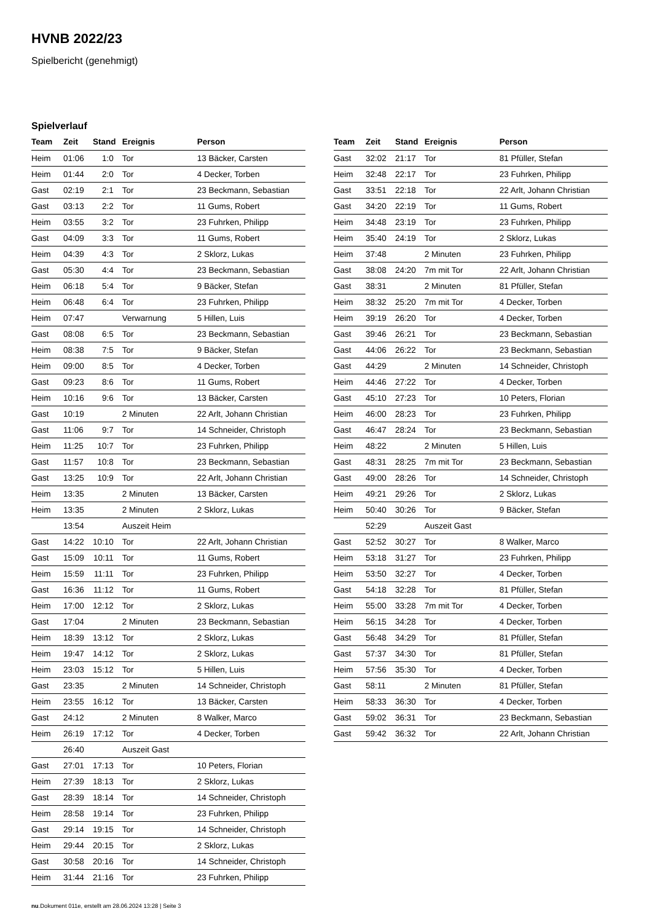HVNB 2022/23
Spielbericht (genehmigt)
Spielverlauf
| Team | Zeit | Stand | Ereignis | Person |
| --- | --- | --- | --- | --- |
| Heim | 01:06 | 1:0 | Tor | 13 Bäcker, Carsten |
| Heim | 01:44 | 2:0 | Tor | 4 Decker, Torben |
| Gast | 02:19 | 2:1 | Tor | 23 Beckmann, Sebastian |
| Gast | 03:13 | 2:2 | Tor | 11 Gums, Robert |
| Heim | 03:55 | 3:2 | Tor | 23 Fuhrken, Philipp |
| Gast | 04:09 | 3:3 | Tor | 11 Gums, Robert |
| Heim | 04:39 | 4:3 | Tor | 2 Sklorz, Lukas |
| Gast | 05:30 | 4:4 | Tor | 23 Beckmann, Sebastian |
| Heim | 06:18 | 5:4 | Tor | 9 Bäcker, Stefan |
| Heim | 06:48 | 6:4 | Tor | 23 Fuhrken, Philipp |
| Heim | 07:47 | | Verwarnung | 5 Hillen, Luis |
| Gast | 08:08 | 6:5 | Tor | 23 Beckmann, Sebastian |
| Heim | 08:38 | 7:5 | Tor | 9 Bäcker, Stefan |
| Heim | 09:00 | 8:5 | Tor | 4 Decker, Torben |
| Gast | 09:23 | 8:6 | Tor | 11 Gums, Robert |
| Heim | 10:16 | 9:6 | Tor | 13 Bäcker, Carsten |
| Gast | 10:19 | | 2 Minuten | 22 Arlt, Johann Christian |
| Gast | 11:06 | 9:7 | Tor | 14 Schneider, Christoph |
| Heim | 11:25 | 10:7 | Tor | 23 Fuhrken, Philipp |
| Gast | 11:57 | 10:8 | Tor | 23 Beckmann, Sebastian |
| Gast | 13:25 | 10:9 | Tor | 22 Arlt, Johann Christian |
| Heim | 13:35 | | 2 Minuten | 13 Bäcker, Carsten |
| Heim | 13:35 | | 2 Minuten | 2 Sklorz, Lukas |
| | 13:54 | | Auszeit Heim | |
| Gast | 14:22 | 10:10 | Tor | 22 Arlt, Johann Christian |
| Gast | 15:09 | 10:11 | Tor | 11 Gums, Robert |
| Heim | 15:59 | 11:11 | Tor | 23 Fuhrken, Philipp |
| Gast | 16:36 | 11:12 | Tor | 11 Gums, Robert |
| Heim | 17:00 | 12:12 | Tor | 2 Sklorz, Lukas |
| Gast | 17:04 | | 2 Minuten | 23 Beckmann, Sebastian |
| Heim | 18:39 | 13:12 | Tor | 2 Sklorz, Lukas |
| Heim | 19:47 | 14:12 | Tor | 2 Sklorz, Lukas |
| Heim | 23:03 | 15:12 | Tor | 5 Hillen, Luis |
| Gast | 23:35 | | 2 Minuten | 14 Schneider, Christoph |
| Heim | 23:55 | 16:12 | Tor | 13 Bäcker, Carsten |
| Gast | 24:12 | | 2 Minuten | 8 Walker, Marco |
| Heim | 26:19 | 17:12 | Tor | 4 Decker, Torben |
| | 26:40 | | Auszeit Gast | |
| Gast | 27:01 | 17:13 | Tor | 10 Peters, Florian |
| Heim | 27:39 | 18:13 | Tor | 2 Sklorz, Lukas |
| Gast | 28:39 | 18:14 | Tor | 14 Schneider, Christoph |
| Heim | 28:58 | 19:14 | Tor | 23 Fuhrken, Philipp |
| Gast | 29:14 | 19:15 | Tor | 14 Schneider, Christoph |
| Heim | 29:44 | 20:15 | Tor | 2 Sklorz, Lukas |
| Gast | 30:58 | 20:16 | Tor | 14 Schneider, Christoph |
| Heim | 31:44 | 21:16 | Tor | 23 Fuhrken, Philipp |
| Team | Zeit | Stand | Ereignis | Person |
| --- | --- | --- | --- | --- |
| Gast | 32:02 | 21:17 | Tor | 81 Pfüller, Stefan |
| Heim | 32:48 | 22:17 | Tor | 23 Fuhrken, Philipp |
| Gast | 33:51 | 22:18 | Tor | 22 Arlt, Johann Christian |
| Gast | 34:20 | 22:19 | Tor | 11 Gums, Robert |
| Heim | 34:48 | 23:19 | Tor | 23 Fuhrken, Philipp |
| Heim | 35:40 | 24:19 | Tor | 2 Sklorz, Lukas |
| Heim | 37:48 | | 2 Minuten | 23 Fuhrken, Philipp |
| Gast | 38:08 | 24:20 | 7m mit Tor | 22 Arlt, Johann Christian |
| Gast | 38:31 | | 2 Minuten | 81 Pfüller, Stefan |
| Heim | 38:32 | 25:20 | 7m mit Tor | 4 Decker, Torben |
| Heim | 39:19 | 26:20 | Tor | 4 Decker, Torben |
| Gast | 39:46 | 26:21 | Tor | 23 Beckmann, Sebastian |
| Gast | 44:06 | 26:22 | Tor | 23 Beckmann, Sebastian |
| Gast | 44:29 | | 2 Minuten | 14 Schneider, Christoph |
| Heim | 44:46 | 27:22 | Tor | 4 Decker, Torben |
| Gast | 45:10 | 27:23 | Tor | 10 Peters, Florian |
| Heim | 46:00 | 28:23 | Tor | 23 Fuhrken, Philipp |
| Gast | 46:47 | 28:24 | Tor | 23 Beckmann, Sebastian |
| Heim | 48:22 | | 2 Minuten | 5 Hillen, Luis |
| Gast | 48:31 | 28:25 | 7m mit Tor | 23 Beckmann, Sebastian |
| Gast | 49:00 | 28:26 | Tor | 14 Schneider, Christoph |
| Heim | 49:21 | 29:26 | Tor | 2 Sklorz, Lukas |
| Heim | 50:40 | 30:26 | Tor | 9 Bäcker, Stefan |
| | 52:29 | | Auszeit Gast | |
| Gast | 52:52 | 30:27 | Tor | 8 Walker, Marco |
| Heim | 53:18 | 31:27 | Tor | 23 Fuhrken, Philipp |
| Heim | 53:50 | 32:27 | Tor | 4 Decker, Torben |
| Gast | 54:18 | 32:28 | Tor | 81 Pfüller, Stefan |
| Heim | 55:00 | 33:28 | 7m mit Tor | 4 Decker, Torben |
| Heim | 56:15 | 34:28 | Tor | 4 Decker, Torben |
| Gast | 56:48 | 34:29 | Tor | 81 Pfüller, Stefan |
| Gast | 57:37 | 34:30 | Tor | 81 Pfüller, Stefan |
| Heim | 57:56 | 35:30 | Tor | 4 Decker, Torben |
| Gast | 58:11 | | 2 Minuten | 81 Pfüller, Stefan |
| Heim | 58:33 | 36:30 | Tor | 4 Decker, Torben |
| Gast | 59:02 | 36:31 | Tor | 23 Beckmann, Sebastian |
| Gast | 59:42 | 36:32 | Tor | 22 Arlt, Johann Christian |
nu.Dokument 011e, erstellt am 28.06.2024 13:28 | Seite 3